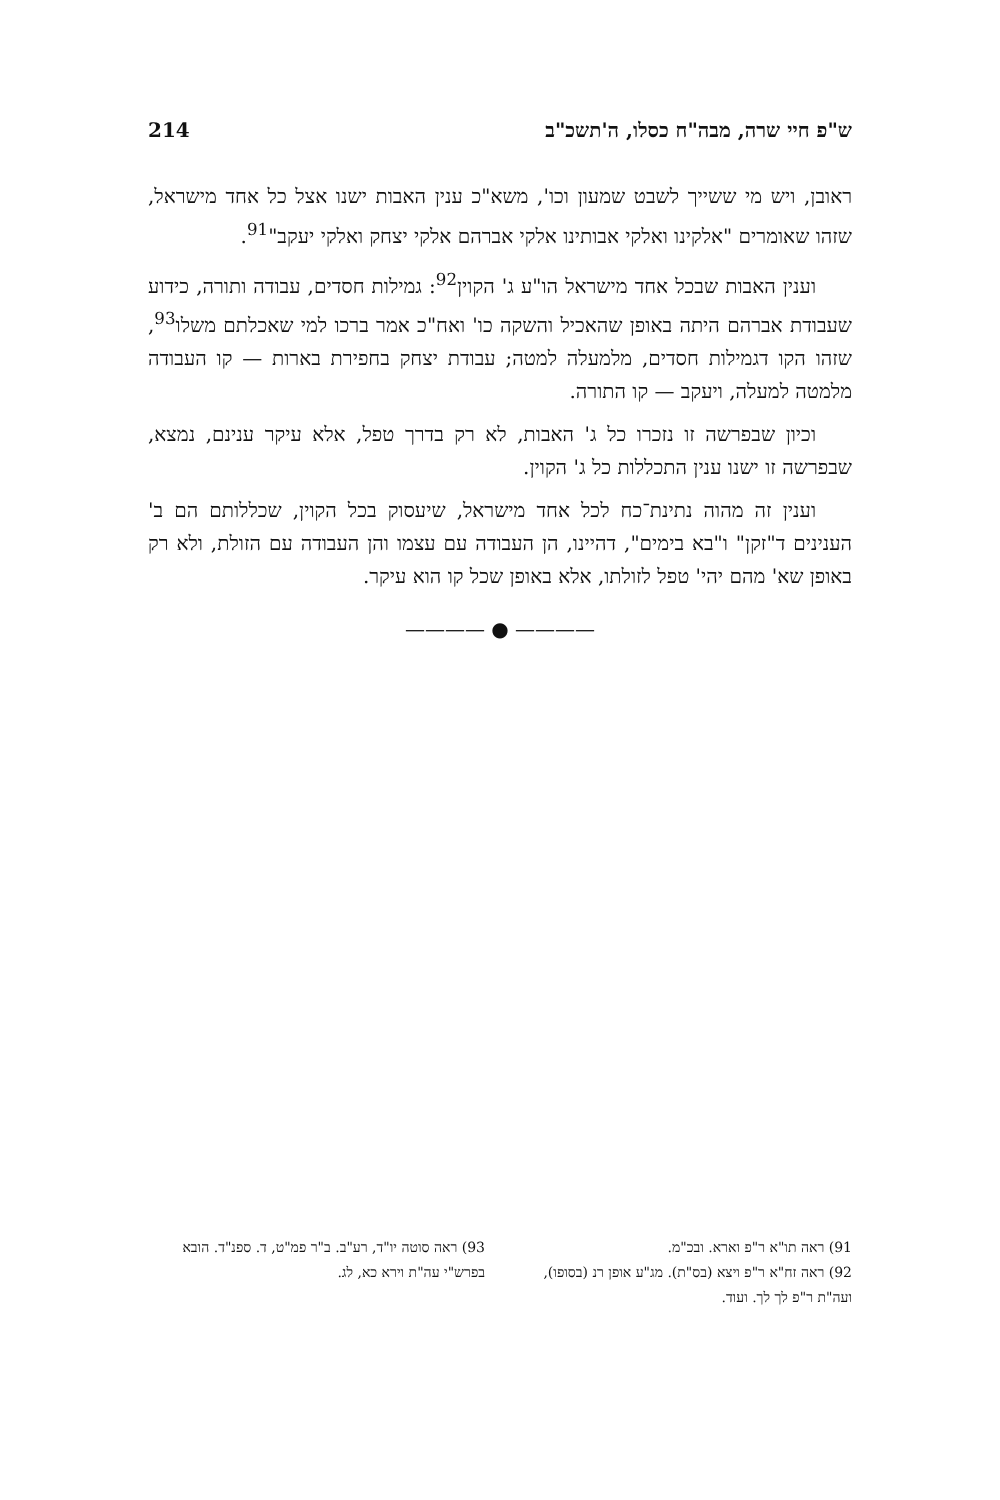ש"פ חיי שרה, מבה"ח כסלו, ה'תשכ"ב 214
ראובן, ויש מי ששייך לשבט שמעון וכו', משא"כ ענין האבות ישנו אצל כל אחד מישראל, שזהו שאומרים "אלקינו ואלקי אבותינו אלקי אברהם אלקי יצחק ואלקי יעקב"<sup>91</sup>.
וענין האבות שבכל אחד מישראל הו"ע ג' הקוין<sup>92</sup>: גמילות חסדים, עבודה ותורה, כידוע שעבודת אברהם היתה באופן שהאכיל והשקה כו' ואח"כ אמר ברכו למי שאכלתם משלו<sup>93</sup>, שזהו הקו דגמילות חסדים, מלמעלה למטה; עבודת יצחק בחפירת בארות — קו העבודה מלמטה למעלה, ויעקב — קו התורה.
וכיון שבפרשה זו נזכרו כל ג' האבות, לא רק בדרך טפל, אלא עיקר ענינם, נמצא, שבפרשה זו ישנו ענין התכללות כל ג' הקוין.
וענין זה מהוה נתינת־כח לכל אחד מישראל, שיעסוק בכל הקוין, שכללותם הם ב' הענינים ד"זקן" ו"בא בימים", דהיינו, הן העבודה עם עצמו והן העבודה עם הזולת, ולא רק באופן שא' מהם יהי' טפל לזולתו, אלא באופן שכל קו הוא עיקר.
———— ● ————
91) ראה תו"א ר"פ וארא. ובכ"מ.
92) ראה זח"א ר"פ ויצא (בס"ת). מג"ע אופן רנ (בסופו), ועה"ת ר"פ לך לך. ועוד.
93) ראה סוטה יו"ד, רע"ב. ב"ר פמ"ט, ד. ספנ"ד. הובא בפרש"י עה"ת וירא כא, לג.